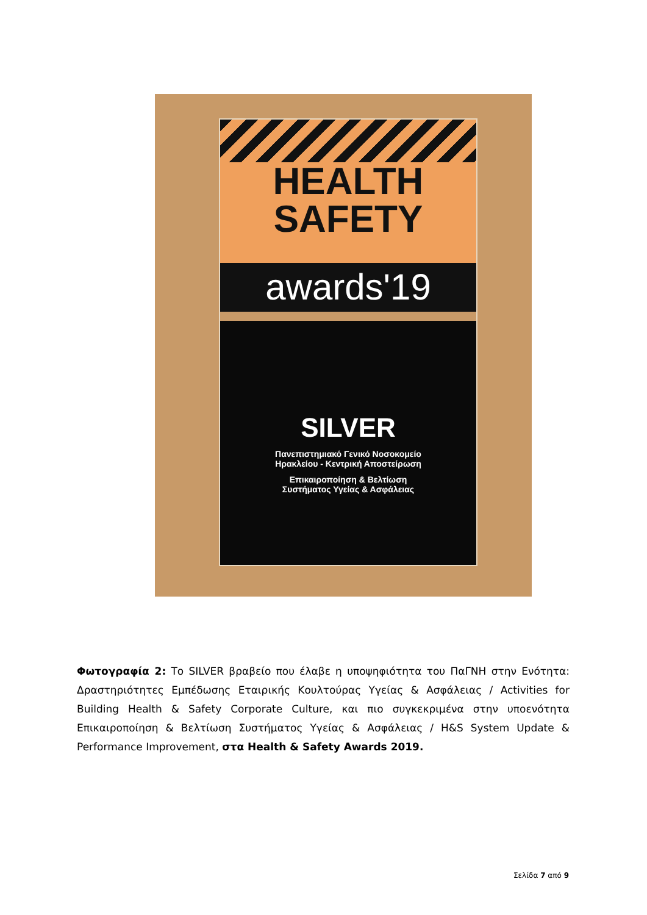HEALTH
SAFETY
awards'19
SILVER
Πανεπιστημιακό Γενικό Νοσοκομείο
Ηρακλείου - Κεντρική Αποστείρωση
Επικαιροποίηση & Βελτίωση
Συστήματος Υγείας & Ασφάλειας
Φωτογραφία 2: Το SILVER βραβείο που έλαβε η υποψηφιότητα του ΠαΓΝΗ στην Ενότητα: Δραστηριότητες Εμπέδωσης Εταιρικής Κουλτούρας Υγείας & Ασφάλειας / Activities for Building Health & Safety Corporate Culture, και πιο συγκεκριμένα στην υποενότητα Επικαιροποίηση & Βελτίωση Συστήματος Υγείας & Ασφάλειας / H&S System Update & Performance Improvement, στα Health & Safety Awards 2019.
Σελίδα 7 από 9